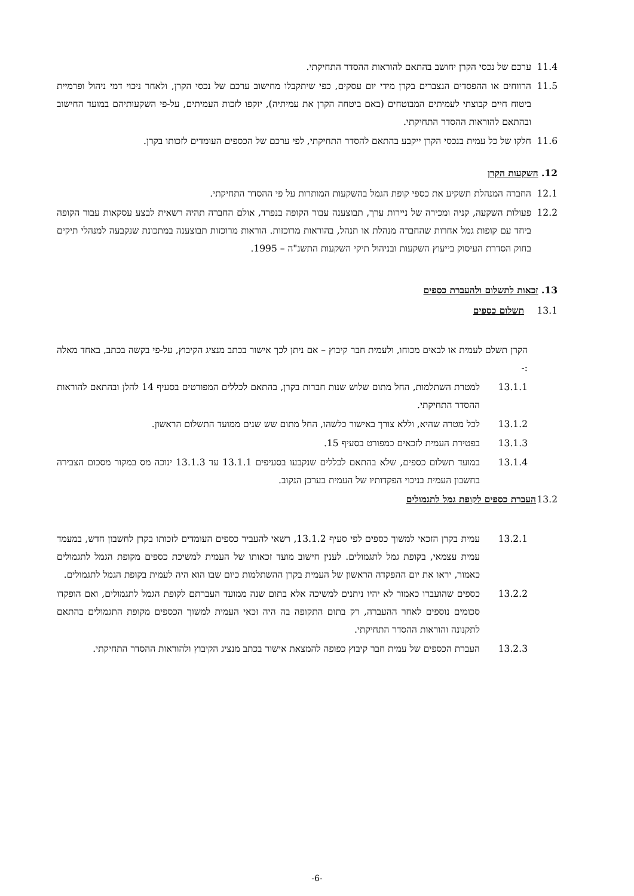11.4 ערכם של נכסי הקרן יחושב בהתאם להוראות ההסדר התחיקתי.
11.5 הרווחים או ההפסדים הנצברים בקרן מידי יום עסקים, כפי שיתקבלו מחישוב ערכם של נכסי הקרן, ולאחר ניכוי דמי ניהול ופרמיית ביטוח חיים קבוצתי לעמיתים המבוטחים (באם ביטחה הקרן את עמיתיה), יזקפו לזכות העמיתים, על-פי השקעותיהם במועד החישוב ובהתאם להוראות ההסדר התחיקתי.
11.6 חלקו של כל עמית בנכסי הקרן ייקבע בהתאם להסדר התחיקתי, לפי ערכם של הכספים העומדים לזכותו בקרן.
12. השקעות הקרן
12.1 החברה המנהלת תשקיע את כספי קופת הגמל בהשקעות המותרות על פי ההסדר התחיקתי.
12.2 פעולות השקעה, קניה ומכירה של ניירות ערך, תבוצענה עבור הקופה בנפרד, אולם החברה תהיה רשאית לבצע עסקאות עבור הקופה ביחד עם קופות גמל אחרות שהחברה מנהלת או תנהל, בהוראות מרוכזות. הוראות מרוכזות תבוצענה במתכונת שנקבעה למנהלי תיקים בחוק הסדרת העיסוק בייעוץ השקעות ובניהול תיקי השקעות התשנ"ה – 1995.
13. זכאות לתשלום ולהעברת כספים
13.1 תשלום כספים
הקרן תשלם לעמית או לבאים מכוחו, ולעמית חבר קיבוץ – אם ניתן לכך אישור בכתב מנציג הקיבוץ, על-פי בקשה בכתב, באחד מאלה :-
13.1.1 למטרת השתלמות, החל מתום שלוש שנות חברות בקרן, בהתאם לכללים המפורטים בסעיף 14 להלן ובהתאם להוראות ההסדר התחיקתי.
13.1.2 לכל מטרה שהיא, וללא צורך באישור כלשהו, החל מתום שש שנים ממועד התשלום הראשון.
13.1.3 בפטירת העמית לזכאים כמפורט בסעיף 15.
13.1.4 במועד תשלום כספים, שלא בהתאם לכללים שנקבעו בסעיפים 13.1.1 עד 13.1.3 ינוכה מס במקור מסכום הצבירה בחשבון העמית בניכוי הפקדותיו של העמית בערכן הנקוב.
13.2 העברת כספים לקופת גמל לתגמולים
13.2.1 עמית בקרן הזכאי למשוך כספים לפי סעיף 13.1.2, רשאי להעביר כספים העומדים לזכותו בקרן לחשבון חדש, במעמד עמית עצמאי, בקופת גמל לתגמולים. לענין חישוב מועד זכאותו של העמית למשיכת כספים מקופת הגמל לתגמולים כאמור, יראו את יום ההפקדה הראשון של העמית בקרן ההשתלמות כיום שבו הוא היה לעמית בקופת הגמל לתגמולים.
13.2.2 כספים שהועברו כאמור לא יהיו ניתנים למשיכה אלא בתום שנה ממועד העברתם לקופת הגמל לתגמולים, ואם הופקדו סכומים נוספים לאחר ההעברה, רק בתום התקופה בה היה זכאי העמית למשוך הכספים מקופת התגמולים בהתאם לתקנונה והוראות ההסדר התחיקתי.
13.2.3 העברת הכספים של עמית חבר קיבוץ כפופה להמצאת אישור בכתב מנציג הקיבוץ ולהוראות ההסדר התחיקתי.
-6-